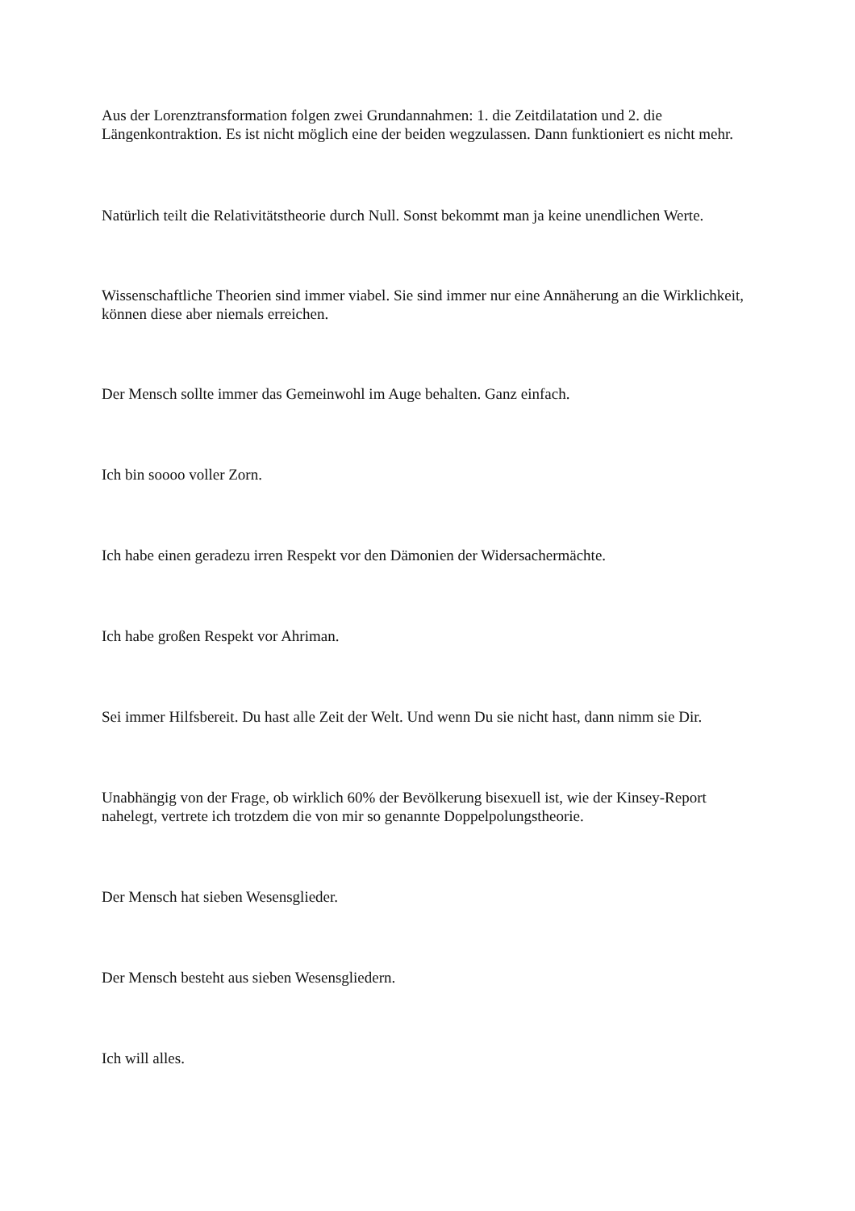Aus der Lorenztransformation folgen zwei Grundannahmen: 1. die Zeitdilatation und 2. die Längenkontraktion. Es ist nicht möglich eine der beiden wegzulassen. Dann funktioniert es nicht mehr.
Natürlich teilt die Relativitätstheorie durch Null. Sonst bekommt man ja keine unendlichen Werte.
Wissenschaftliche Theorien sind immer viabel. Sie sind immer nur eine Annäherung an die Wirklichkeit, können diese aber niemals erreichen.
Der Mensch sollte immer das Gemeinwohl im Auge behalten. Ganz einfach.
Ich bin soooo voller Zorn.
Ich habe einen geradezu irren Respekt vor den Dämonien der Widersachermächte.
Ich habe großen Respekt vor Ahriman.
Sei immer Hilfsbereit. Du hast alle Zeit der Welt. Und wenn Du sie nicht hast, dann nimm sie Dir.
Unabhängig von der Frage, ob wirklich 60% der Bevölkerung bisexuell ist, wie der Kinsey-Report nahelegt, vertrete ich trotzdem die von mir so genannte Doppelpolungstheorie.
Der Mensch hat sieben Wesensglieder.
Der Mensch besteht aus sieben Wesensgliedern.
Ich will alles.